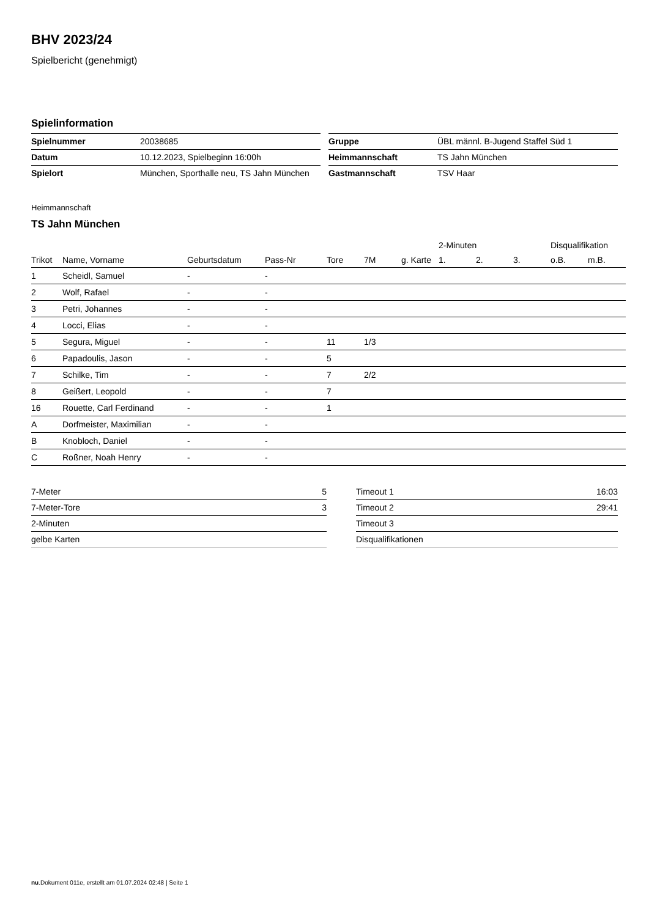BHV 2023/24
Spielbericht (genehmigt)
Spielinformation
| Spielnummer | 20038685 |
| Datum | 10.12.2023, Spielbeginn 16:00h |
| Spielort | München, Sporthalle neu, TS Jahn München |
| Gruppe | ÜBL männl. B-Jugend Staffel Süd 1 |
| Heimmannschaft | TS Jahn München |
| Gastmannschaft | TSV Haar |
Heimmannschaft
TS Jahn München
| | | | | | | | 2-Minuten | | | Disqualifikation | |
| --- | --- | --- | --- | --- | --- | --- | --- | --- | --- | --- | --- |
| Trikot | Name, Vorname | Geburtsdatum | Pass-Nr | Tore | 7M | g. Karte | 1. | 2. | 3. | o.B. | m.B. |
| 1 | Scheidl, Samuel | - | - | | | | | | | | |
| 2 | Wolf, Rafael | - | - | | | | | | | | |
| 3 | Petri, Johannes | - | - | | | | | | | | |
| 4 | Locci, Elias | - | - | | | | | | | | |
| 5 | Segura, Miguel | - | - | 11 | 1/3 | | | | | | |
| 6 | Papadoulis, Jason | - | - | 5 | | | | | | | |
| 7 | Schilke, Tim | - | - | 7 | 2/2 | | | | | | |
| 8 | Geißert, Leopold | - | - | 7 | | | | | | | |
| 16 | Rouette, Carl Ferdinand | - | - | 1 | | | | | | | |
| A | Dorfmeister, Maximilian | - | - | | | | | | | | |
| B | Knobloch, Daniel | - | - | | | | | | | | |
| C | Roßner, Noah Henry | - | - | | | | | | | | |
| 7-Meter | 5 |
| 7-Meter-Tore | 3 |
| 2-Minuten | |
| gelbe Karten | |
| Timeout 1 | 16:03 |
| Timeout 2 | 29:41 |
| Timeout 3 | |
| Disqualifikationen | |
nu.Dokument 011e, erstellt am 01.07.2024 02:48 | Seite 1